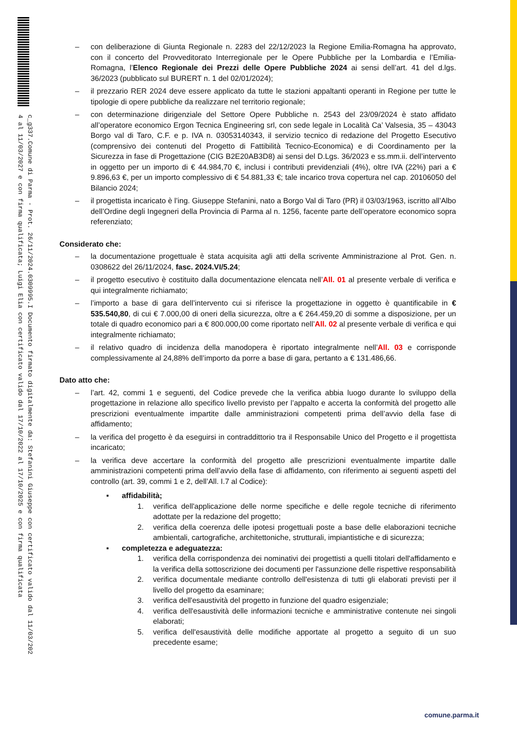c_g337.Comune di Parma - Prot. 26/11/2024.0309995.I Documento firmato digitalmente da: Stefanini Giuseppe con certificato valido dal 11/03/202
4 al 11/03/2027 e con firma qualificata; Luigi Elia con certificato valido dal 17/10/2022 al 17/10/2025 e con firma qualificata
– con deliberazione di Giunta Regionale n. 2283 del 22/12/2023 la Regione Emilia-Romagna ha approvato, con il concerto del Provveditorato Interregionale per le Opere Pubbliche per la Lombardia e l’Emilia-Romagna, l’Elenco Regionale dei Prezzi delle Opere Pubbliche 2024 ai sensi dell’art. 41 del d.lgs. 36/2023 (pubblicato sul BURERT n. 1 del 02/01/2024);
– il prezzario RER 2024 deve essere applicato da tutte le stazioni appaltanti operanti in Regione per tutte le tipologie di opere pubbliche da realizzare nel territorio regionale;
– con determinazione dirigenziale del Settore Opere Pubbliche n. 2543 del 23/09/2024 è stato affidato all’operatore economico Ergon Tecnica Engineering srl, con sede legale in Località Ca’ Valsesia, 35 – 43043 Borgo val di Taro, C.F. e p. IVA n. 03053140343, il servizio tecnico di redazione del Progetto Esecutivo (comprensivo dei contenuti del Progetto di Fattibilità Tecnico-Economica) e di Coordinamento per la Sicurezza in fase di Progettazione (CIG B2E20AB3D8) ai sensi del D.Lgs. 36/2023 e ss.mm.ii. dell’intervento in oggetto per un importo di € 44.984,70 €, inclusi i contributi previdenziali (4%), oltre IVA (22%) pari a € 9.896,63 €, per un importo complessivo di € 54.881,33 €; tale incarico trova copertura nel cap. 20106050 del Bilancio 2024;
– il progettista incaricato è l’ing. Giuseppe Stefanini, nato a Borgo Val di Taro (PR) il 03/03/1963, iscritto all’Albo dell’Ordine degli Ingegneri della Provincia di Parma al n. 1256, facente parte dell’operatore economico sopra referenziato;
Considerato che:
– la documentazione progettuale è stata acquisita agli atti della scrivente Amministrazione al Prot. Gen. n. 0308622 del 26/11/2024, fasc. 2024.VI/5.24;
– il progetto esecutivo è costituito dalla documentazione elencata nell’All. 01 al presente verbale di verifica e qui integralmente richiamato;
– l’importo a base di gara dell’intervento cui si riferisce la progettazione in oggetto è quantificabile in € 535.540,80, di cui € 7.000,00 di oneri della sicurezza, oltre a € 264.459,20 di somme a disposizione, per un totale di quadro economico pari a € 800.000,00 come riportato nell’All. 02 al presente verbale di verifica e qui integralmente richiamato;
– il relativo quadro di incidenza della manodopera è riportato integralmente nell’All. 03 e corrisponde complessivamente al 24,88% dell’importo da porre a base di gara, pertanto a € 131.486,66.
Dato atto che:
– l’art. 42, commi 1 e seguenti, del Codice prevede che la verifica abbia luogo durante lo sviluppo della progettazione in relazione allo specifico livello previsto per l’appalto e accerta la conformità del progetto alle prescrizioni eventualmente impartite dalle amministrazioni competenti prima dell’avvio della fase di affidamento;
– la verifica del progetto è da eseguirsi in contraddittorio tra il Responsabile Unico del Progetto e il progettista incaricato;
– la verifica deve accertare la conformità del progetto alle prescrizioni eventualmente impartite dalle amministrazioni competenti prima dell’avvio della fase di affidamento, con riferimento ai seguenti aspetti del controllo (art. 39, commi 1 e 2, dell’All. I.7 al Codice):
▪ affidabilità;
1. verifica dell'applicazione delle norme specifiche e delle regole tecniche di riferimento adottate per la redazione del progetto;
2. verifica della coerenza delle ipotesi progettuali poste a base delle elaborazioni tecniche ambientali, cartografiche, architettoniche, strutturali, impiantistiche e di sicurezza;
▪ completezza e adeguatezza:
1. verifica della corrispondenza dei nominativi dei progettisti a quelli titolari dell'affidamento e la verifica della sottoscrizione dei documenti per l'assunzione delle rispettive responsabilità
2. verifica documentale mediante controllo dell'esistenza di tutti gli elaborati previsti per il livello del progetto da esaminare;
3. verifica dell'esaustività del progetto in funzione del quadro esigenziale;
4. verifica dell'esaustività delle informazioni tecniche e amministrative contenute nei singoli elaborati;
5. verifica dell'esaustività delle modifiche apportate al progetto a seguito di un suo precedente esame;
comune.parma.it